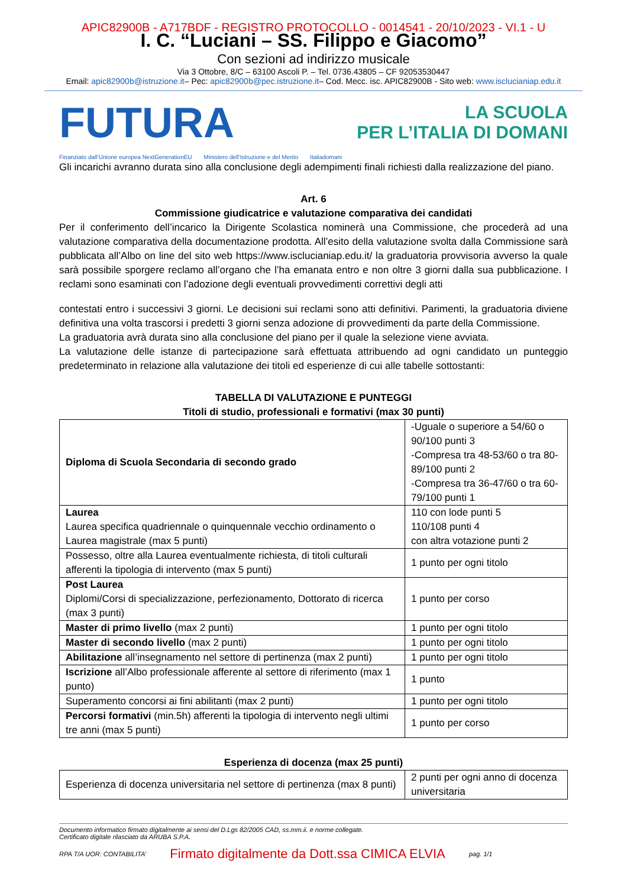APIC82900B - A717BDF - REGISTRO PROTOCOLLO - 0014541 - 20/10/2023 - VI.1 - U
I. C. “Luciani – SS. Filippo e Giacomo”
Con sezioni ad indirizzo musicale
Via 3 Ottobre, 8/C – 63100 Ascoli P. – Tel. 0736.43805 – CF 92053530447
Email: apic82900b@istruzione.it– Pec: apic82900b@pec.istruzione.it– Cod. Mecc. isc. APIC82900B - Sito web: www.isclucianiap.edu.it
FUTURA
LA SCUOLA
PER L’ITALIA DI DOMANI
Finanziato dall’Unione europea NextGenerationEU Ministero dell’Istruzione e del Merito Italiadomani
Gli incarichi avranno durata sino alla conclusione degli adempimenti finali richiesti dalla realizzazione del piano.
Art. 6
Commissione giudicatrice e valutazione comparativa dei candidati
Per il conferimento dell’incarico la Dirigente Scolastica nominerà una Commissione, che procederà ad una valutazione comparativa della documentazione prodotta. All’esito della valutazione svolta dalla Commissione sarà pubblicata all’Albo on line del sito web https://www.isclucianiap.edu.it/ la graduatoria provvisoria avverso la quale sarà possibile sporgere reclamo all’organo che l’ha emanata entro e non oltre 3 giorni dalla sua pubblicazione. I reclami sono esaminati con l’adozione degli eventuali provvedimenti correttivi degli atti
contestati entro i successivi 3 giorni. Le decisioni sui reclami sono atti definitivi. Parimenti, la graduatoria diviene definitiva una volta trascorsi i predetti 3 giorni senza adozione di provvedimenti da parte della Commissione.
La graduatoria avrà durata sino alla conclusione del piano per il quale la selezione viene avviata.
La valutazione delle istanze di partecipazione sarà effettuata attribuendo ad ogni candidato un punteggio predeterminato in relazione alla valutazione dei titoli ed esperienze di cui alle tabelle sottostanti:
TABELLA DI VALUTAZIONE E PUNTEGGI
Titoli di studio, professionali e formativi (max 30 punti)
| Diploma di Scuola Secondaria di secondo grado | -Uguale o superiore a 54/60 o 90/100 punti 3 -Compresa tra 48-53/60 o tra 80-89/100 punti 2 -Compresa tra 36-47/60 o tra 60-79/100 punti 1 |
| Laurea Laurea specifica quadriennale o quinquennale vecchio ordinamento o Laurea magistrale (max 5 punti) | 110 con lode punti 5 110/108 punti 4 con altra votazione punti 2 |
| Possesso, oltre alla Laurea eventualmente richiesta, di titoli culturali afferenti la tipologia di intervento (max 5 punti) | 1 punto per ogni titolo |
| Post Laurea Diplomi/Corsi di specializzazione, perfezionamento, Dottorato di ricerca (max 3 punti) | 1 punto per corso |
| Master di primo livello (max 2 punti) | 1 punto per ogni titolo |
| Master di secondo livello (max 2 punti) | 1 punto per ogni titolo |
| Abilitazione all’insegnamento nel settore di pertinenza (max 2 punti) | 1 punto per ogni titolo |
| Iscrizione all’Albo professionale afferente al settore di riferimento (max 1 punto) | 1 punto |
| Superamento concorsi ai fini abilitanti (max 2 punti) | 1 punto per ogni titolo |
| Percorsi formativi (min.5h) afferenti la tipologia di intervento negli ultimi tre anni (max 5 punti) | 1 punto per corso |
Esperienza di docenza (max 25 punti)
| Esperienza di docenza universitaria nel settore di pertinenza (max 8 punti) | 2 punti per ogni anno di docenza universitaria |
Documento informatico firmato digitalmente ai sensi del D.Lgs 82/2005 CAD, ss.mm.ii. e norme collegate.
Certificato digitale rilasciato da ARUBA S.P.A.
RPA T/A UOR: CONTABILITA’ Firmato digitalmente da Dott.ssa CIMICA ELVIA pag. 1/1